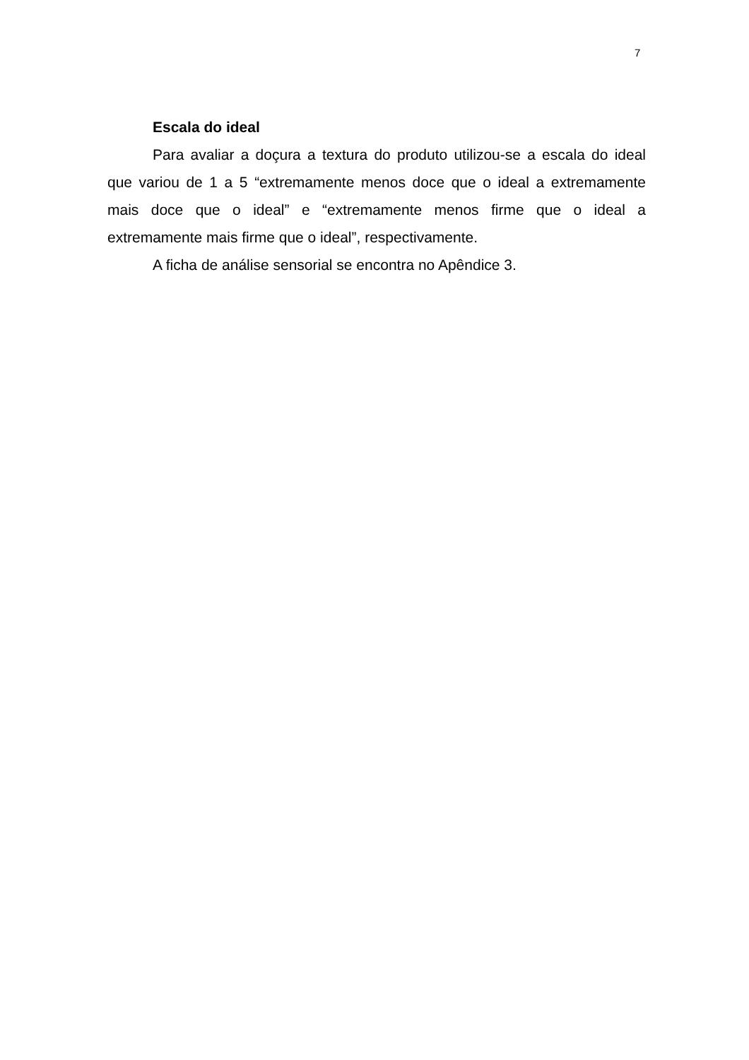7
Escala do ideal
Para avaliar a doçura a textura do produto utilizou-se a escala do ideal que variou de 1 a 5 “extremamente menos doce que o ideal a extremamente mais doce que o ideal” e “extremamente menos firme que o ideal a extremamente mais firme que o ideal”, respectivamente.
A ficha de análise sensorial se encontra no Apêndice 3.